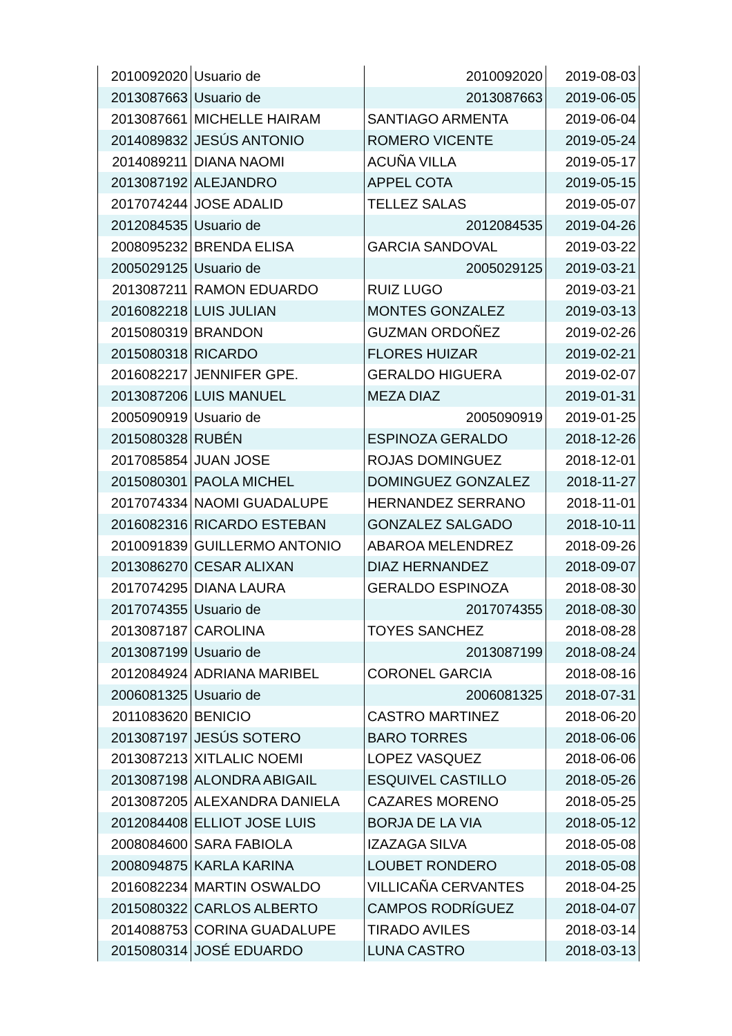| 2010092020 | Usuario de | 2010092020 | 2019-08-03 |
| 2013087663 | Usuario de | 2013087663 | 2019-06-05 |
| 2013087661 | MICHELLE HAIRAM | SANTIAGO ARMENTA | 2019-06-04 |
| 2014089832 | JESÚS ANTONIO | ROMERO VICENTE | 2019-05-24 |
| 2014089211 | DIANA NAOMI | ACUÑA VILLA | 2019-05-17 |
| 2013087192 | ALEJANDRO | APPEL COTA | 2019-05-15 |
| 2017074244 | JOSE ADALID | TELLEZ SALAS | 2019-05-07 |
| 2012084535 | Usuario de | 2012084535 | 2019-04-26 |
| 2008095232 | BRENDA ELISA | GARCIA SANDOVAL | 2019-03-22 |
| 2005029125 | Usuario de | 2005029125 | 2019-03-21 |
| 2013087211 | RAMON EDUARDO | RUIZ LUGO | 2019-03-21 |
| 2016082218 | LUIS JULIAN | MONTES GONZALEZ | 2019-03-13 |
| 2015080319 | BRANDON | GUZMAN ORDOÑEZ | 2019-02-26 |
| 2015080318 | RICARDO | FLORES HUIZAR | 2019-02-21 |
| 2016082217 | JENNIFER GPE. | GERALDO HIGUERA | 2019-02-07 |
| 2013087206 | LUIS MANUEL | MEZA DIAZ | 2019-01-31 |
| 2005090919 | Usuario de | 2005090919 | 2019-01-25 |
| 2015080328 | RUBÉN | ESPINOZA GERALDO | 2018-12-26 |
| 2017085854 | JUAN JOSE | ROJAS DOMINGUEZ | 2018-12-01 |
| 2015080301 | PAOLA MICHEL | DOMINGUEZ GONZALEZ | 2018-11-27 |
| 2017074334 | NAOMI GUADALUPE | HERNANDEZ SERRANO | 2018-11-01 |
| 2016082316 | RICARDO ESTEBAN | GONZALEZ SALGADO | 2018-10-11 |
| 2010091839 | GUILLERMO ANTONIO | ABAROA MELENDREZ | 2018-09-26 |
| 2013086270 | CESAR ALIXAN | DIAZ HERNANDEZ | 2018-09-07 |
| 2017074295 | DIANA LAURA | GERALDO ESPINOZA | 2018-08-30 |
| 2017074355 | Usuario de | 2017074355 | 2018-08-30 |
| 2013087187 | CAROLINA | TOYES SANCHEZ | 2018-08-28 |
| 2013087199 | Usuario de | 2013087199 | 2018-08-24 |
| 2012084924 | ADRIANA MARIBEL | CORONEL GARCIA | 2018-08-16 |
| 2006081325 | Usuario de | 2006081325 | 2018-07-31 |
| 2011083620 | BENICIO | CASTRO MARTINEZ | 2018-06-20 |
| 2013087197 | JESÚS SOTERO | BARO TORRES | 2018-06-06 |
| 2013087213 | XITLALIC NOEMI | LOPEZ VASQUEZ | 2018-06-06 |
| 2013087198 | ALONDRA ABIGAIL | ESQUIVEL CASTILLO | 2018-05-26 |
| 2013087205 | ALEXANDRA DANIELA | CAZARES MORENO | 2018-05-25 |
| 2012084408 | ELLIOT JOSE LUIS | BORJA DE LA VIA | 2018-05-12 |
| 2008084600 | SARA FABIOLA | IZAZAGA SILVA | 2018-05-08 |
| 2008094875 | KARLA KARINA | LOUBET RONDERO | 2018-05-08 |
| 2016082234 | MARTIN OSWALDO | VILLICAÑA CERVANTES | 2018-04-25 |
| 2015080322 | CARLOS ALBERTO | CAMPOS RODRÍGUEZ | 2018-04-07 |
| 2014088753 | CORINA GUADALUPE | TIRADO AVILES | 2018-03-14 |
| 2015080314 | JOSÉ EDUARDO | LUNA CASTRO | 2018-03-13 |